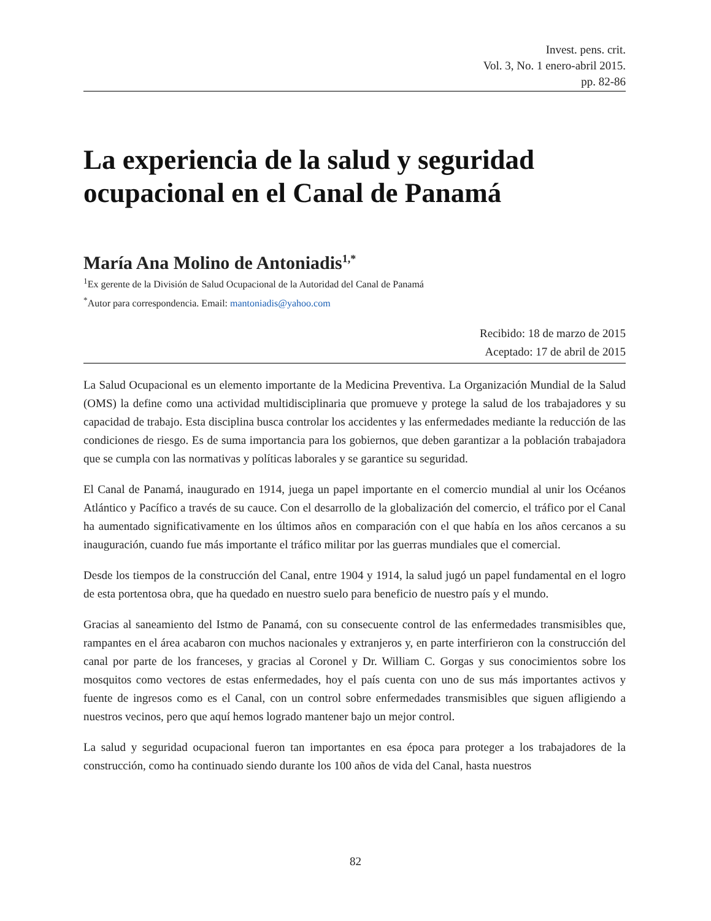Invest. pens. crit.
Vol. 3, No. 1 enero-abril 2015.
pp. 82-86
La experiencia de la salud y seguridad ocupacional en el Canal de Panamá
María Ana Molino de Antoniadis<sup>1,*</sup>
<sup>1</sup> Ex gerente de la División de Salud Ocupacional de la Autoridad del Canal de Panamá
<sup>*</sup> Autor para correspondencia. Email: mantoniadis@yahoo.com
Recibido: 18 de marzo de 2015
Aceptado: 17 de abril de 2015
La Salud Ocupacional es un elemento importante de la Medicina Preventiva. La Organización Mundial de la Salud (OMS) la define como una actividad multidisciplinaria que promueve y protege la salud de los trabajadores y su capacidad de trabajo. Esta disciplina busca controlar los accidentes y las enfermedades mediante la reducción de las condiciones de riesgo. Es de suma importancia para los gobiernos, que deben garantizar a la población trabajadora que se cumpla con las normativas y políticas laborales y se garantice su seguridad.
El Canal de Panamá, inaugurado en 1914, juega un papel importante en el comercio mundial al unir los Océanos Atlántico y Pacífico a través de su cauce. Con el desarrollo de la globalización del comercio, el tráfico por el Canal ha aumentado significativamente en los últimos años en comparación con el que había en los años cercanos a su inauguración, cuando fue más importante el tráfico militar por las guerras mundiales que el comercial.
Desde los tiempos de la construcción del Canal, entre 1904 y 1914, la salud jugó un papel fundamental en el logro de esta portentosa obra, que ha quedado en nuestro suelo para beneficio de nuestro país y el mundo.
Gracias al saneamiento del Istmo de Panamá, con su consecuente control de las enfermedades transmisibles que, rampantes en el área acabaron con muchos nacionales y extranjeros y, en parte interfirieron con la construcción del canal por parte de los franceses, y gracias al Coronel y Dr. William C. Gorgas y sus conocimientos sobre los mosquitos como vectores de estas enfermedades, hoy el país cuenta con uno de sus más importantes activos y fuente de ingresos como es el Canal, con un control sobre enfermedades transmisibles que siguen afligiendo a nuestros vecinos, pero que aquí hemos logrado mantener bajo un mejor control.
La salud y seguridad ocupacional fueron tan importantes en esa época para proteger a los trabajadores de la construcción, como ha continuado siendo durante los 100 años de vida del Canal, hasta nuestros
82